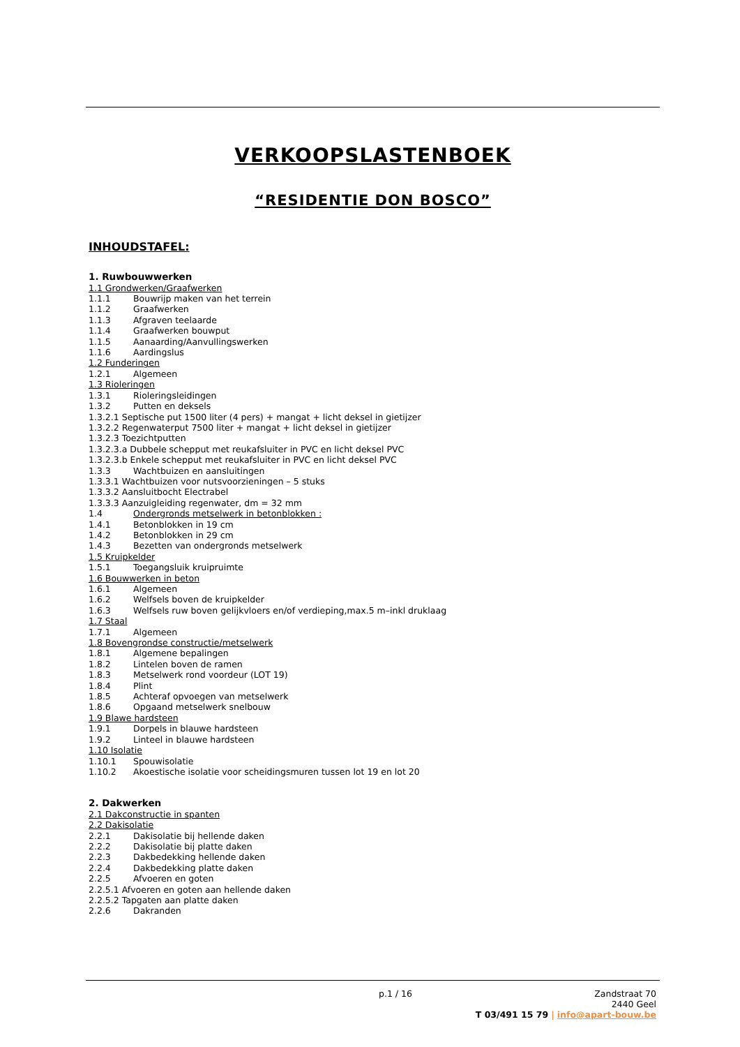VERKOOPSLASTENBOEK
“RESIDENTIE DON BOSCO”
INHOUDSTAFEL:
1. Ruwbouwwerken
1.1 Grondwerken/Graafwerken
1.1.1 Bouwrijp maken van het terrein
1.1.2 Graafwerken
1.1.3 Afgraven teelaarde
1.1.4 Graafwerken bouwput
1.1.5 Aanaarding/Aanvullingswerken
1.1.6 Aardingslus
1.2 Funderingen
1.2.1 Algemeen
1.3 Rioleringen
1.3.1 Rioleringsleidingen
1.3.2 Putten en deksels
1.3.2.1 Septische put 1500 liter (4 pers) + mangat + licht deksel in gietijzer
1.3.2.2 Regenwaterput 7500 liter + mangat + licht deksel in gietijzer
1.3.2.3 Toezichtputten
1.3.2.3.a Dubbele schepput met reukafsluiter in PVC en licht deksel PVC
1.3.2.3.b Enkele schepput met reukafsluiter in PVC en licht deksel PVC
1.3.3 Wachtbuizen en aansluitingen
1.3.3.1 Wachtbuizen voor nutsvoorzieningen – 5 stuks
1.3.3.2 Aansluitbocht Electrabel
1.3.3.3 Aanzuigleiding regenwater, dm = 32 mm
1.4 Ondergronds metselwerk in betonblokken :
1.4.1 Betonblokken in 19 cm
1.4.2 Betonblokken in 29 cm
1.4.3 Bezetten van ondergronds metselwerk
1.5 Kruipkelder
1.5.1 Toegangsluik kruipruimte
1.6 Bouwwerken in beton
1.6.1 Algemeen
1.6.2 Welfsels boven de kruipkelder
1.6.3 Welfsels ruw boven gelijkvloers en/of verdieping,max.5 m–inkl druklaag
1.7 Staal
1.7.1 Algemeen
1.8 Bovengrondse constructie/metselwerk
1.8.1 Algemene bepalingen
1.8.2 Lintelen boven de ramen
1.8.3 Metselwerk rond voordeur (LOT 19)
1.8.4 Plint
1.8.5 Achteraf opvoegen van metselwerk
1.8.6 Opgaand metselwerk snelbouw
1.9 Blawe hardsteen
1.9.1 Dorpels in blauwe hardsteen
1.9.2 Linteel in blauwe hardsteen
1.10 Isolatie
1.10.1 Spouwisolatie
1.10.2 Akoestische isolatie voor scheidingsmuren tussen lot 19 en lot 20
2. Dakwerken
2.1 Dakconstructie in spanten
2.2 Dakisolatie
2.2.1 Dakisolatie bij hellende daken
2.2.2 Dakisolatie bij platte daken
2.2.3 Dakbedekking hellende daken
2.2.4 Dakbedekking platte daken
2.2.5 Afvoeren en goten
2.2.5.1 Afvoeren en goten aan hellende daken
2.2.5.2 Tapgaten aan platte daken
2.2.6 Dakranden
p.1 / 16
Zandstraat 70
2440 Geel
T 03/491 15 79 | info@apart-bouw.be